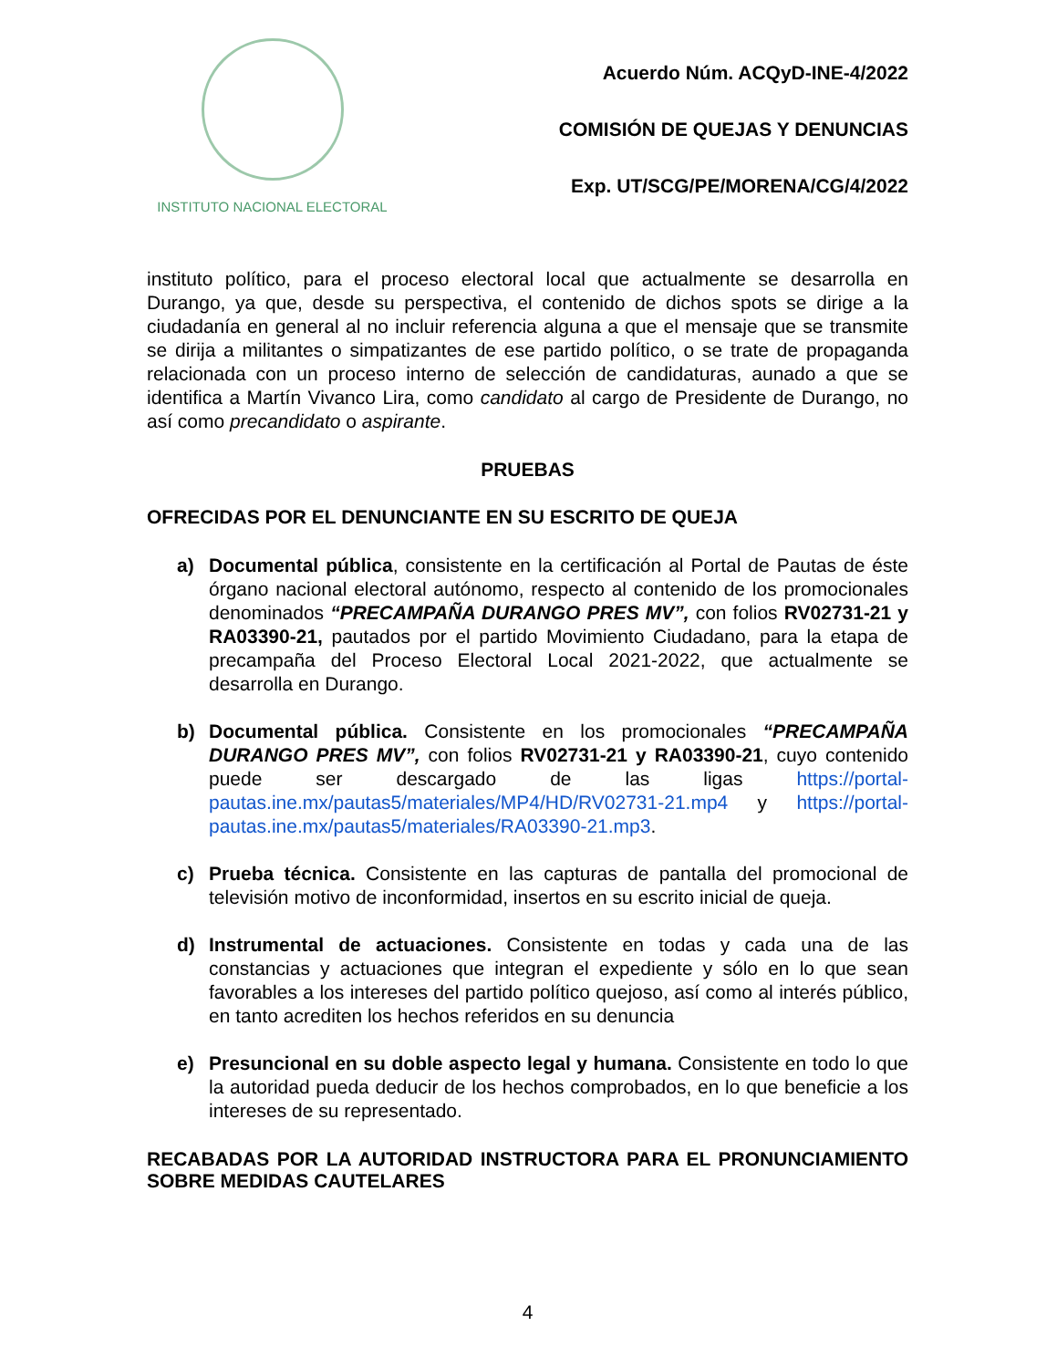INSTITUTO NACIONAL ELECTORAL
Acuerdo Núm. ACQyD-INE-4/2022
COMISIÓN DE QUEJAS Y DENUNCIAS
Exp. UT/SCG/PE/MORENA/CG/4/2022
instituto político, para el proceso electoral local que actualmente se desarrolla en Durango, ya que, desde su perspectiva, el contenido de dichos spots se dirige a la ciudadanía en general al no incluir referencia alguna a que el mensaje que se transmite se dirija a militantes o simpatizantes de ese partido político, o se trate de propaganda relacionada con un proceso interno de selección de candidaturas, aunado a que se identifica a Martín Vivanco Lira, como candidato al cargo de Presidente de Durango, no así como precandidato o aspirante.
PRUEBAS
OFRECIDAS POR EL DENUNCIANTE EN SU ESCRITO DE QUEJA
a) Documental pública, consistente en la certificación al Portal de Pautas de éste órgano nacional electoral autónomo, respecto al contenido de los promocionales denominados “PRECAMPAÑA DURANGO PRES MV”, con folios RV02731-21 y RA03390-21, pautados por el partido Movimiento Ciudadano, para la etapa de precampaña del Proceso Electoral Local 2021-2022, que actualmente se desarrolla en Durango.
b) Documental pública. Consistente en los promocionales “PRECAMPAÑA DURANGO PRES MV”, con folios RV02731-21 y RA03390-21, cuyo contenido puede ser descargado de las ligas https://portal-pautas.ine.mx/pautas5/materiales/MP4/HD/RV02731-21.mp4 y https://portal-pautas.ine.mx/pautas5/materiales/RA03390-21.mp3.
c) Prueba técnica. Consistente en las capturas de pantalla del promocional de televisión motivo de inconformidad, insertos en su escrito inicial de queja.
d) Instrumental de actuaciones. Consistente en todas y cada una de las constancias y actuaciones que integran el expediente y sólo en lo que sean favorables a los intereses del partido político quejoso, así como al interés público, en tanto acrediten los hechos referidos en su denuncia
e) Presuncional en su doble aspecto legal y humana. Consistente en todo lo que la autoridad pueda deducir de los hechos comprobados, en lo que beneficie a los intereses de su representado.
RECABADAS POR LA AUTORIDAD INSTRUCTORA PARA EL PRONUNCIAMIENTO SOBRE MEDIDAS CAUTELARES
4